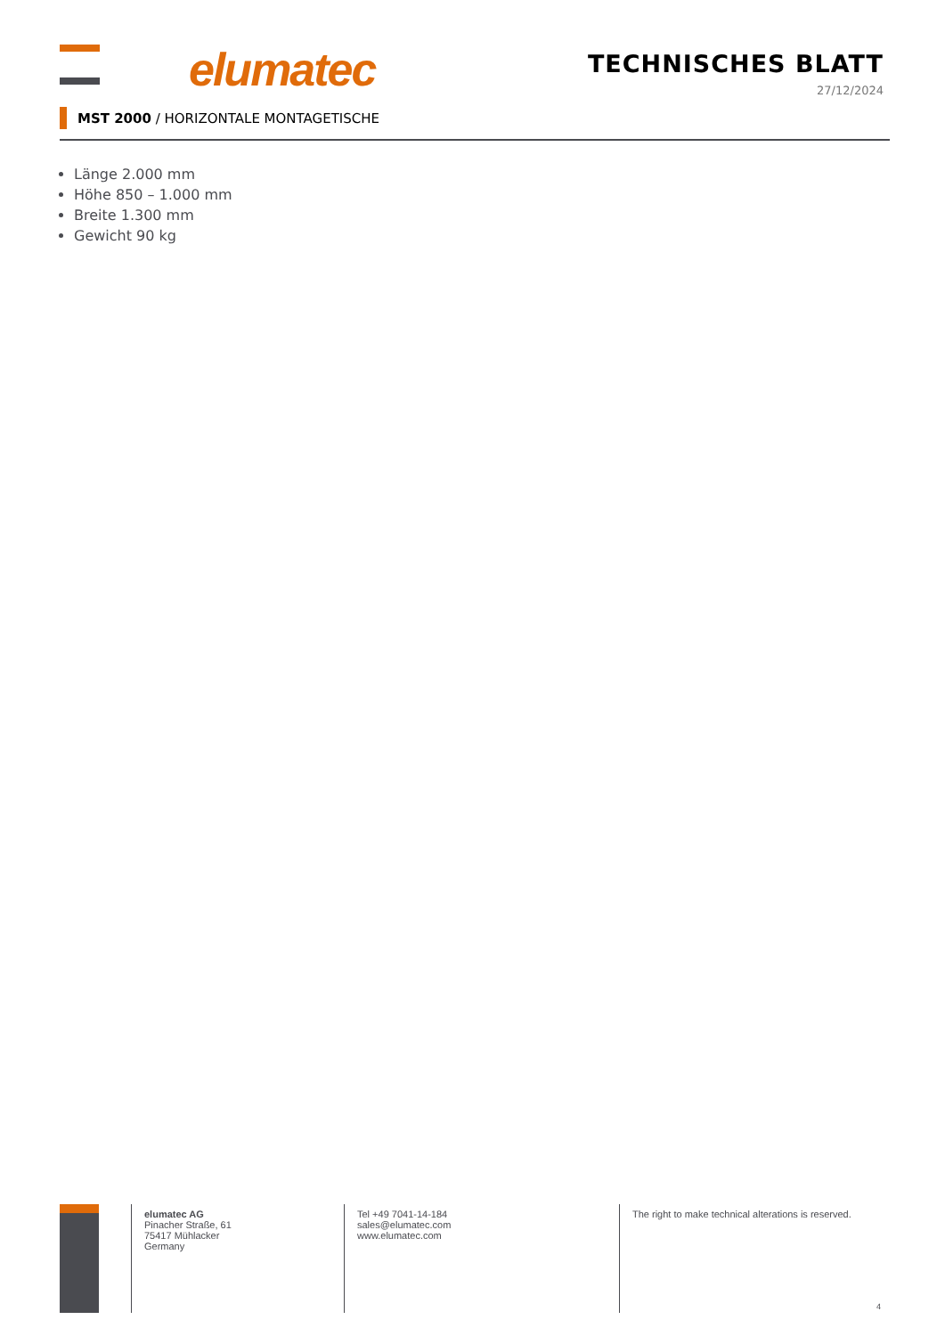elumatec TECHNISCHES BLATT
27/12/2024
MST 2000 / HORIZONTALE MONTAGETISCHE
Länge 2.000 mm
Höhe 850 – 1.000 mm
Breite 1.300 mm
Gewicht 90 kg
elumatec AG
Pinacher Straße, 61
75417 Mühlacker
Germany
Tel +49 7041-14-184
sales@elumatec.com
www.elumatec.com
The right to make technical alterations is reserved.
4